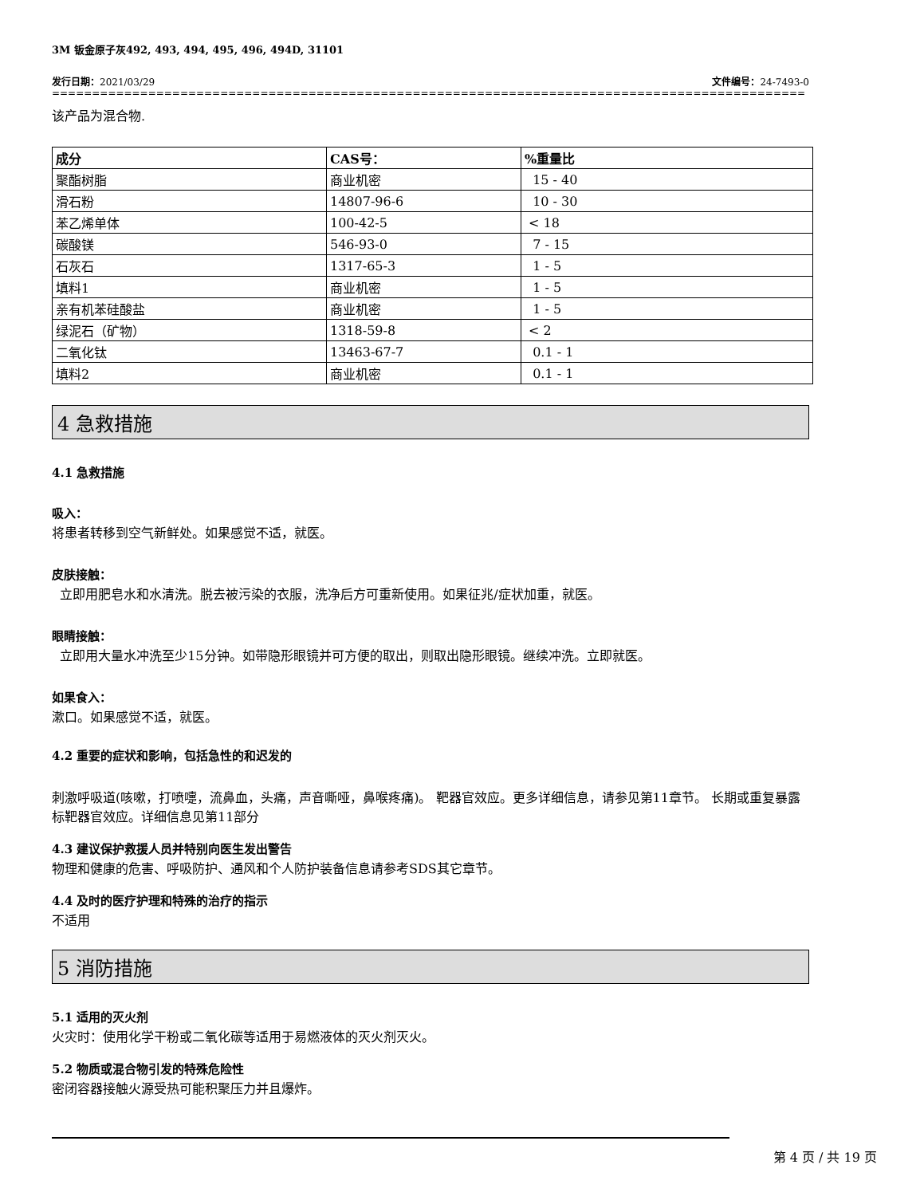3M 钣金原子灰492, 493, 494, 495, 496, 494D, 31101
发行日期：2021/03/29 文件编号：24-7493-0
================================================================================================================
该产品为混合物.
| 成分 | CAS号： | %重量比 |
| --- | --- | --- |
| 聚酯树脂 | 商业机密 | 15 - 40 |
| 滑石粉 | 14807-96-6 | 10 - 30 |
| 苯乙烯单体 | 100-42-5 | < 18 |
| 碳酸镁 | 546-93-0 | 7 - 15 |
| 石灰石 | 1317-65-3 | 1 - 5 |
| 填料1 | 商业机密 | 1 - 5 |
| 亲有机苯硅酸盐 | 商业机密 | 1 - 5 |
| 绿泥石（矿物） | 1318-59-8 | < 2 |
| 二氧化钛 | 13463-67-7 | 0.1 - 1 |
| 填料2 | 商业机密 | 0.1 - 1 |
4 急救措施
4.1 急救措施
吸入：
将患者转移到空气新鲜处。如果感觉不适，就医。
皮肤接触：
立即用肥皂水和水清洗。脱去被污染的衣服，洗净后方可重新使用。如果征兆/症状加重，就医。
眼睛接触：
立即用大量水冲洗至少15分钟。如带隐形眼镜并可方便的取出，则取出隐形眼镜。继续冲洗。立即就医。
如果食入：
漱口。如果感觉不适，就医。
4.2 重要的症状和影响，包括急性的和迟发的
刺激呼吸道(咳嗽，打喷嚏，流鼻血，头痛，声音嘶哑，鼻喉疼痛)。 靶器官效应。更多详细信息，请参见第11章节。 长期或重复暴露标靶器官效应。详细信息见第11部分
4.3 建议保护救援人员并特别向医生发出警告
物理和健康的危害、呼吸防护、通风和个人防护装备信息请参考SDS其它章节。
4.4 及时的医疗护理和特殊的治疗的指示
不适用
5 消防措施
5.1 适用的灭火剂
火灾时：使用化学干粉或二氧化碳等适用于易燃液体的灭火剂灭火。
5.2 物质或混合物引发的特殊危险性
密闭容器接触火源受热可能积聚压力并且爆炸。
第 4 页 / 共 19 页